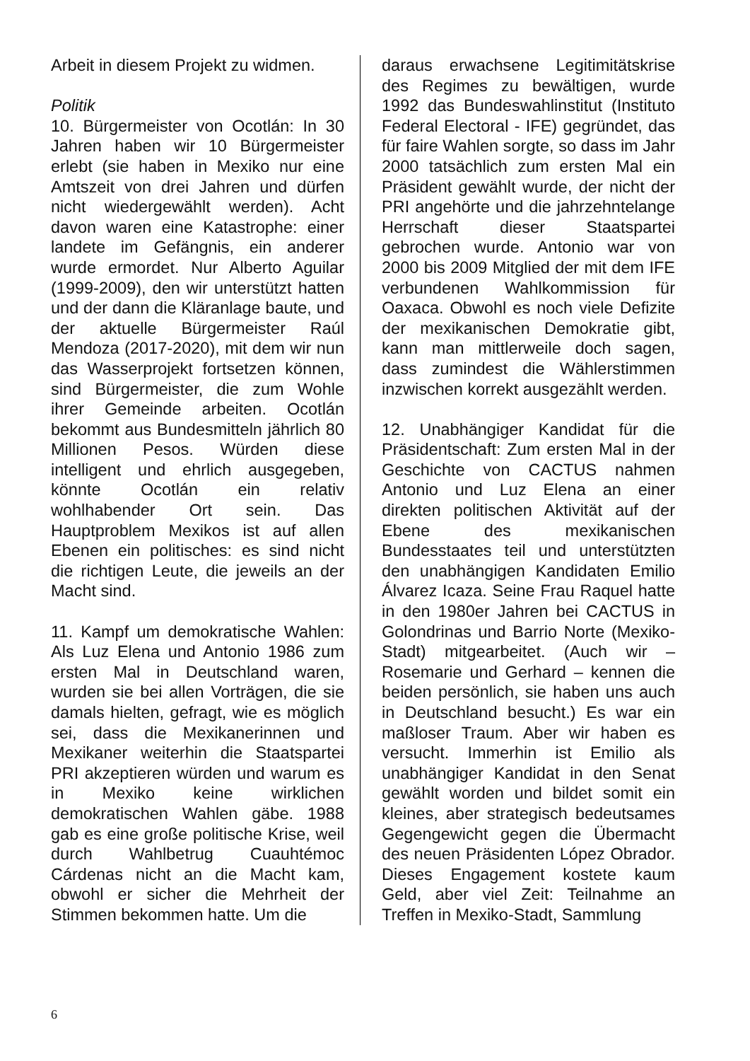Arbeit in diesem Projekt zu widmen.
Politik
10. Bürgermeister von Ocotlán: In 30 Jahren haben wir 10 Bürgermeister erlebt (sie haben in Mexiko nur eine Amtszeit von drei Jahren und dürfen nicht wiedergewählt werden). Acht davon waren eine Katastrophe: einer landete im Gefängnis, ein anderer wurde ermordet. Nur Alberto Aguilar (1999-2009), den wir unterstützt hatten und der dann die Kläranlage baute, und der aktuelle Bürgermeister Raúl Mendoza (2017-2020), mit dem wir nun das Wasserprojekt fortsetzen können, sind Bürgermeister, die zum Wohle ihrer Gemeinde arbeiten. Ocotlán bekommt aus Bundesmitteln jährlich 80 Millionen Pesos. Würden diese intelligent und ehrlich ausgegeben, könnte Ocotlán ein relativ wohlhabender Ort sein. Das Hauptproblem Mexikos ist auf allen Ebenen ein politisches: es sind nicht die richtigen Leute, die jeweils an der Macht sind.
11. Kampf um demokratische Wahlen: Als Luz Elena und Antonio 1986 zum ersten Mal in Deutschland waren, wurden sie bei allen Vorträgen, die sie damals hielten, gefragt, wie es möglich sei, dass die Mexikanerinnen und Mexikaner weiterhin die Staatspartei PRI akzeptieren würden und warum es in Mexiko keine wirklichen demokratischen Wahlen gäbe. 1988 gab es eine große politische Krise, weil durch Wahlbetrug Cuauhtémoc Cárdenas nicht an die Macht kam, obwohl er sicher die Mehrheit der Stimmen bekommen hatte. Um die
daraus erwachsene Legitimitätskrise des Regimes zu bewältigen, wurde 1992 das Bundeswahlinstitut (Instituto Federal Electoral - IFE) gegründet, das für faire Wahlen sorgte, so dass im Jahr 2000 tatsächlich zum ersten Mal ein Präsident gewählt wurde, der nicht der PRI angehörte und die jahrzehntelange Herrschaft dieser Staatspartei gebrochen wurde. Antonio war von 2000 bis 2009 Mitglied der mit dem IFE verbundenen Wahlkommission für Oaxaca. Obwohl es noch viele Defizite der mexikanischen Demokratie gibt, kann man mittlerweile doch sagen, dass zumindest die Wählerstimmen inzwischen korrekt ausgezählt werden.
12. Unabhängiger Kandidat für die Präsidentschaft: Zum ersten Mal in der Geschichte von CACTUS nahmen Antonio und Luz Elena an einer direkten politischen Aktivität auf der Ebene des mexikanischen Bundesstaates teil und unterstützten den unabhängigen Kandidaten Emilio Álvarez Icaza. Seine Frau Raquel hatte in den 1980er Jahren bei CACTUS in Golondrinas und Barrio Norte (Mexiko-Stadt) mitgearbeitet. (Auch wir – Rosemarie und Gerhard – kennen die beiden persönlich, sie haben uns auch in Deutschland besucht.) Es war ein maßloser Traum. Aber wir haben es versucht. Immerhin ist Emilio als unabhängiger Kandidat in den Senat gewählt worden und bildet somit ein kleines, aber strategisch bedeutsames Gegengewicht gegen die Übermacht des neuen Präsidenten López Obrador. Dieses Engagement kostete kaum Geld, aber viel Zeit: Teilnahme an Treffen in Mexiko-Stadt, Sammlung
6